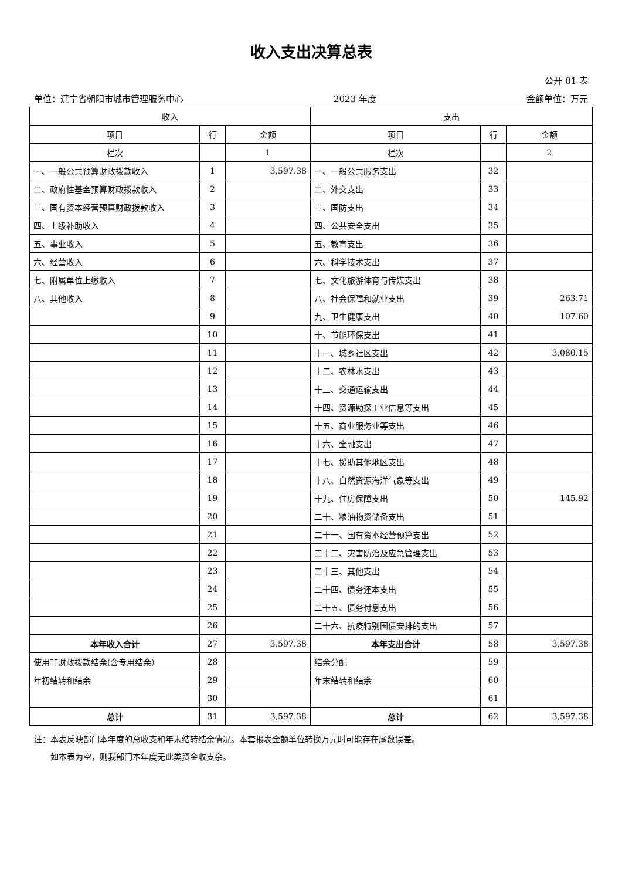收入支出决算总表
公开 01 表
单位：辽宁省朝阳市城市管理服务中心 2023 年度 金额单位：万元
| 收入 | | | 支出 | | |
| --- | --- | --- | --- | --- | --- |
| 项目 | 行 | 金额 | 项目 | 行 | 金额 |
| 栏次 | | 1 | 栏次 | | 2 |
| 一、一般公共预算财政拨款收入 | 1 | 3,597.38 | 一、一般公共服务支出 | 32 | |
| 二、政府性基金预算财政拨款收入 | 2 | | 二、外交支出 | 33 | |
| 三、国有资本经营预算财政拨款收入 | 3 | | 三、国防支出 | 34 | |
| 四、上级补助收入 | 4 | | 四、公共安全支出 | 35 | |
| 五、事业收入 | 5 | | 五、教育支出 | 36 | |
| 六、经营收入 | 6 | | 六、科学技术支出 | 37 | |
| 七、附属单位上缴收入 | 7 | | 七、文化旅游体育与传媒支出 | 38 | |
| 八、其他收入 | 8 | | 八、社会保障和就业支出 | 39 | 263.71 |
| | 9 | | 九、卫生健康支出 | 40 | 107.60 |
| | 10 | | 十、节能环保支出 | 41 | |
| | 11 | | 十一、城乡社区支出 | 42 | 3,080.15 |
| | 12 | | 十二、农林水支出 | 43 | |
| | 13 | | 十三、交通运输支出 | 44 | |
| | 14 | | 十四、资源勘探工业信息等支出 | 45 | |
| | 15 | | 十五、商业服务业等支出 | 46 | |
| | 16 | | 十六、金融支出 | 47 | |
| | 17 | | 十七、援助其他地区支出 | 48 | |
| | 18 | | 十八、自然资源海洋气象等支出 | 49 | |
| | 19 | | 十九、住房保障支出 | 50 | 145.92 |
| | 20 | | 二十、粮油物资储备支出 | 51 | |
| | 21 | | 二十一、国有资本经营预算支出 | 52 | |
| | 22 | | 二十二、灾害防治及应急管理支出 | 53 | |
| | 23 | | 二十三、其他支出 | 54 | |
| | 24 | | 二十四、债务还本支出 | 55 | |
| | 25 | | 二十五、债务付息支出 | 56 | |
| | 26 | | 二十六、抗疫特别国债安排的支出 | 57 | |
| 本年收入合计 | 27 | 3,597.38 | 本年支出合计 | 58 | 3,597.38 |
| 使用非财政拨款结余(含专用结余） | 28 | | 结余分配 | 59 | |
| 年初结转和结余 | 29 | | 年末结转和结余 | 60 | |
| | 30 | | | 61 | |
| 总计 | 31 | 3,597.38 | 总计 | 62 | 3,597.38 |
注：本表反映部门本年度的总收支和年末结转结余情况。本套报表金额单位转换万元时可能存在尾数误差。
  如本表为空，则我部门本年度无此类资金收支余。